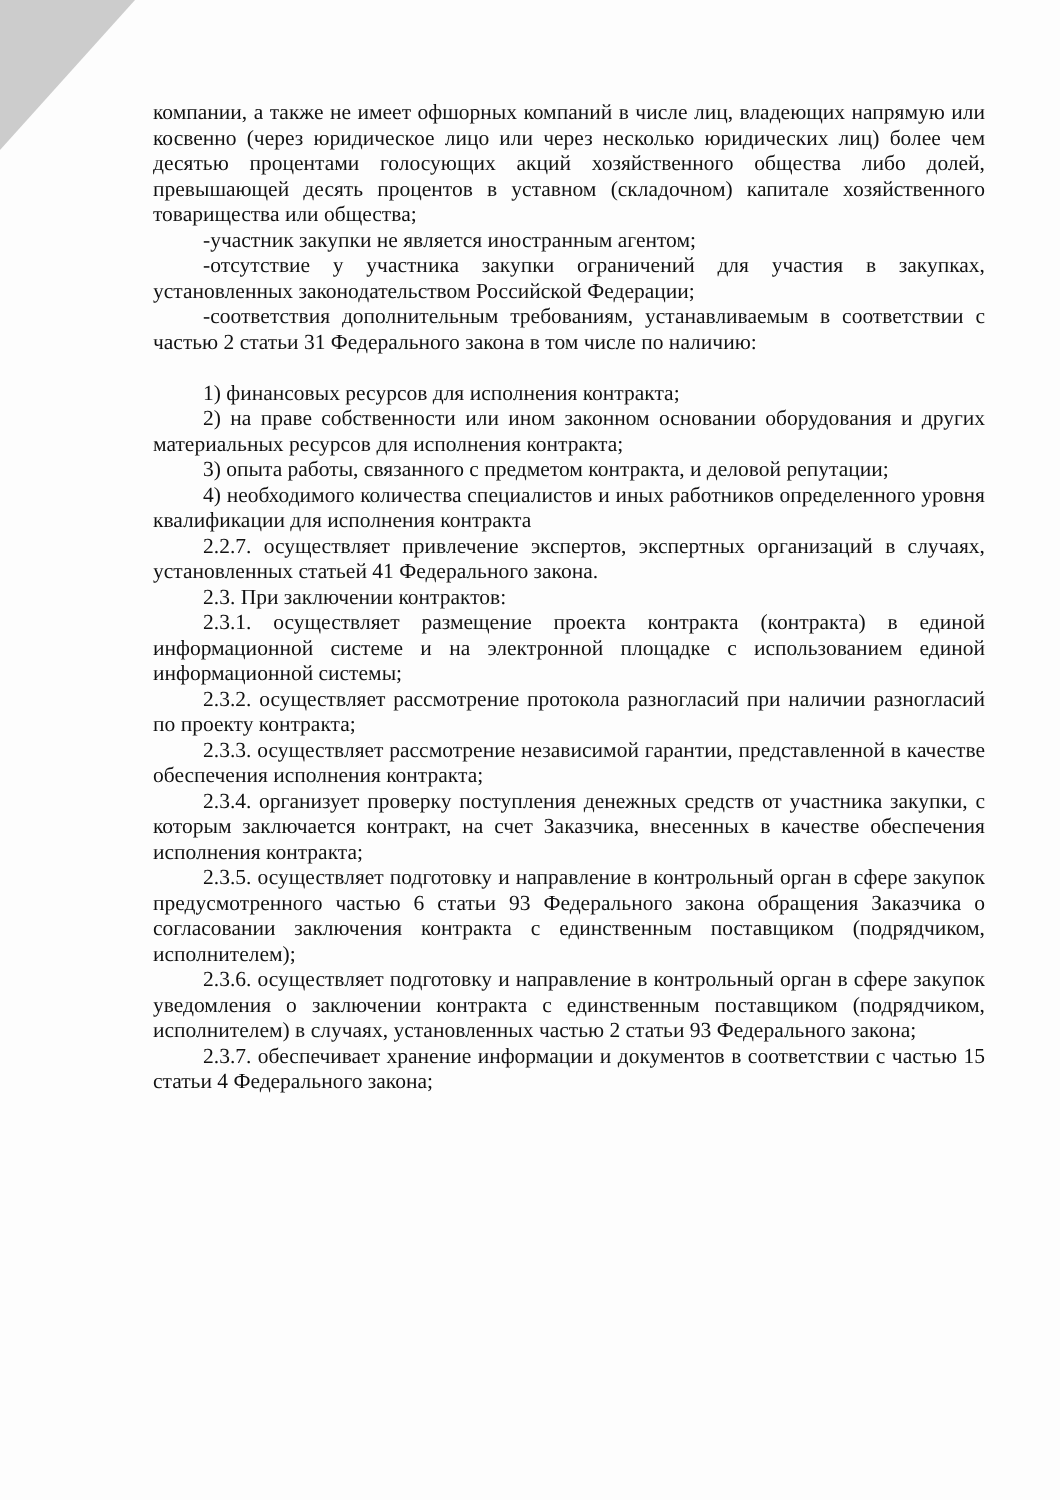компании, а также не имеет офшорных компаний в числе лиц, владеющих напрямую или косвенно (через юридическое лицо или через несколько юридических лиц) более чем десятью процентами голосующих акций хозяйственного общества либо долей, превышающей десять процентов в уставном (складочном) капитале хозяйственного товарищества или общества;
-участник закупки не является иностранным агентом;
-отсутствие у участника закупки ограничений для участия в закупках, установленных законодательством Российской Федерации;
-соответствия дополнительным требованиям, устанавливаемым в соответствии с частью 2 статьи 31 Федерального закона в том числе по наличию:
1) финансовых ресурсов для исполнения контракта;
2) на праве собственности или ином законном основании оборудования и других материальных ресурсов для исполнения контракта;
3) опыта работы, связанного с предметом контракта, и деловой репутации;
4) необходимого количества специалистов и иных работников определенного уровня квалификации для исполнения контракта
2.2.7. осуществляет привлечение экспертов, экспертных организаций в случаях, установленных статьей 41 Федерального закона.
2.3. При заключении контрактов:
2.3.1. осуществляет размещение проекта контракта (контракта) в единой информационной системе и на электронной площадке с использованием единой информационной системы;
2.3.2. осуществляет рассмотрение протокола разногласий при наличии разногласий по проекту контракта;
2.3.3. осуществляет рассмотрение независимой гарантии, представленной в качестве обеспечения исполнения контракта;
2.3.4. организует проверку поступления денежных средств от участника закупки, с которым заключается контракт, на счет Заказчика, внесенных в качестве обеспечения исполнения контракта;
2.3.5. осуществляет подготовку и направление в контрольный орган в сфере закупок предусмотренного частью 6 статьи 93 Федерального закона обращения Заказчика о согласовании заключения контракта с единственным поставщиком (подрядчиком, исполнителем);
2.3.6. осуществляет подготовку и направление в контрольный орган в сфере закупок уведомления о заключении контракта с единственным поставщиком (подрядчиком, исполнителем) в случаях, установленных частью 2 статьи 93 Федерального закона;
2.3.7. обеспечивает хранение информации и документов в соответствии с частью 15 статьи 4 Федерального закона;